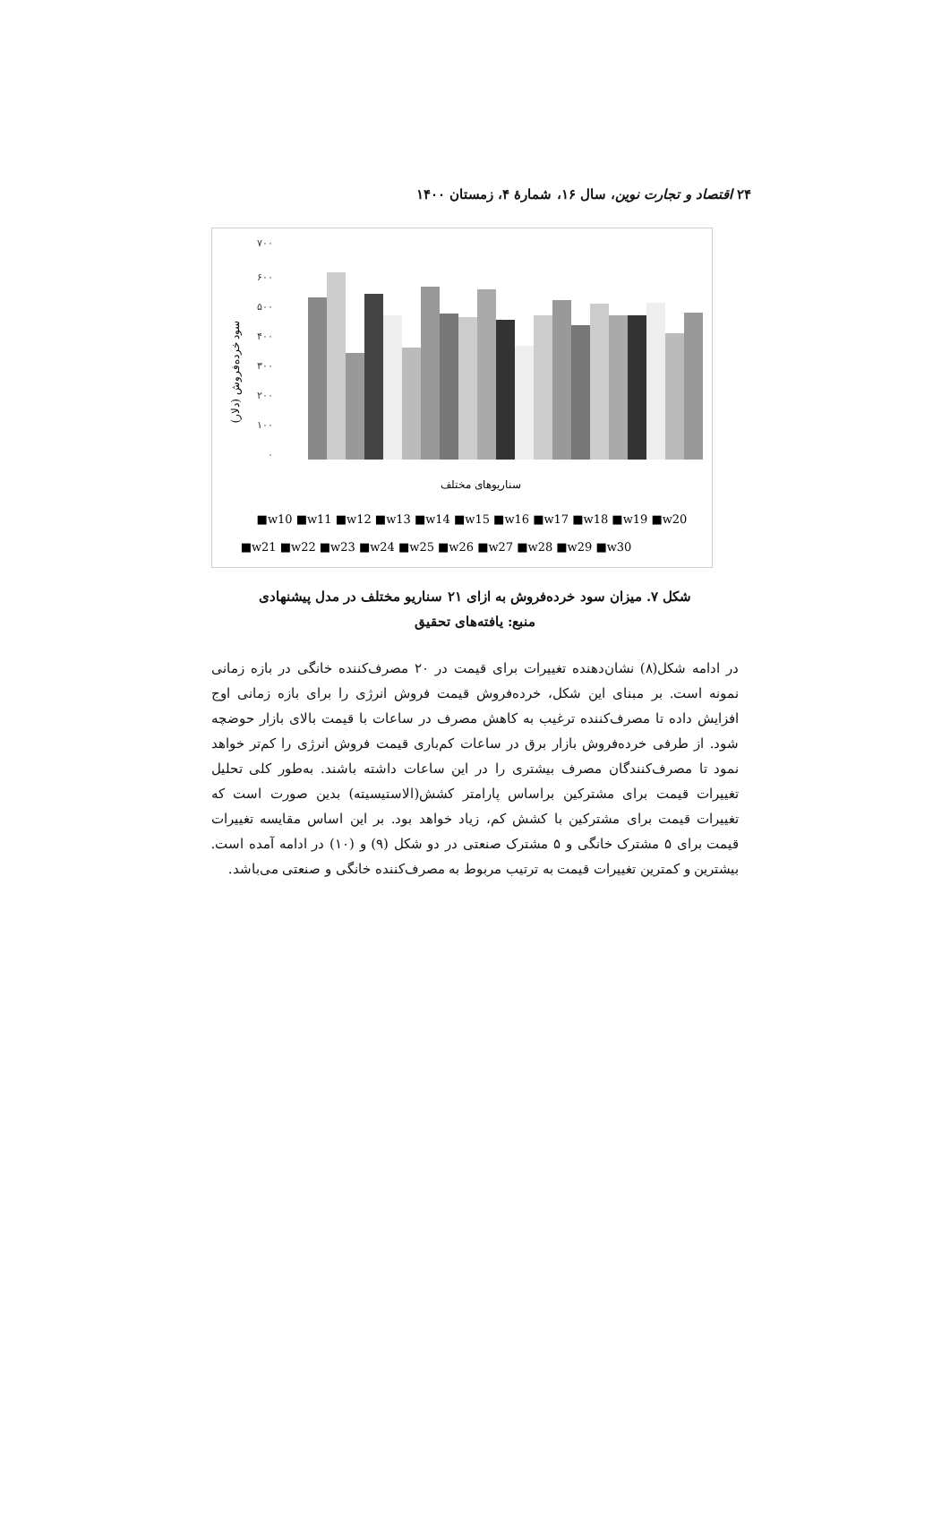۲۴ اقتصاد و تجارت نوین، سال ۱۶، شمارهٔ ۴، زمستان ۱۴۰۰
۷۰۰
۶۰۰
۵۰۰
۴۰۰
۳۰۰
۲۰۰
۱۰۰
۰
سود خرده‌فروش (دلار)
سناریوهای مختلف
■w10 ■w11 ■w12 ■w13 ■w14 ■w15 ■w16 ■w17 ■w18 ■w19 ■w20
■w21 ■w22 ■w23 ■w24 ■w25 ■w26 ■w27 ■w28 ■w29 ■w30
شکل ۷. میزان سود خرده‌فروش به ازای ۲۱ سناریو مختلف در مدل پیشنهادی
منبع: یافته‌های تحقیق
در ادامه شکل(۸) نشان‌دهنده تغییرات برای قیمت در ۲۰ مصرف‌کننده خانگی در بازه زمانی نمونه است. بر مبنای این شکل، خرده‌فروش قیمت فروش انرژی را برای بازه زمانی اوج افزایش داده تا مصرف‌کننده ترغیب به کاهش مصرف در ساعات با قیمت بالای بازار حوضچه شود. از طرفی خرده‌فروش بازار برق در ساعات کم‌باری قیمت فروش انرژی را کم‌تر خواهد نمود تا مصرف‌کنندگان مصرف بیشتری را در این ساعات داشته باشند. به‌طور کلی تحلیل تغییرات قیمت برای مشترکین براساس پارامتر کشش(الاستیسیته) بدین صورت است که تغییرات قیمت برای مشترکین با کشش کم، زیاد خواهد بود. بر این اساس مقایسه تغییرات قیمت برای ۵ مشترک خانگی و ۵ مشترک صنعتی در دو شکل (۹) و (۱۰) در ادامه آمده است. بیشترین و کمترین تغییرات قیمت به ترتیب مربوط به مصرف‌کننده خانگی و صنعتی می‌باشد.